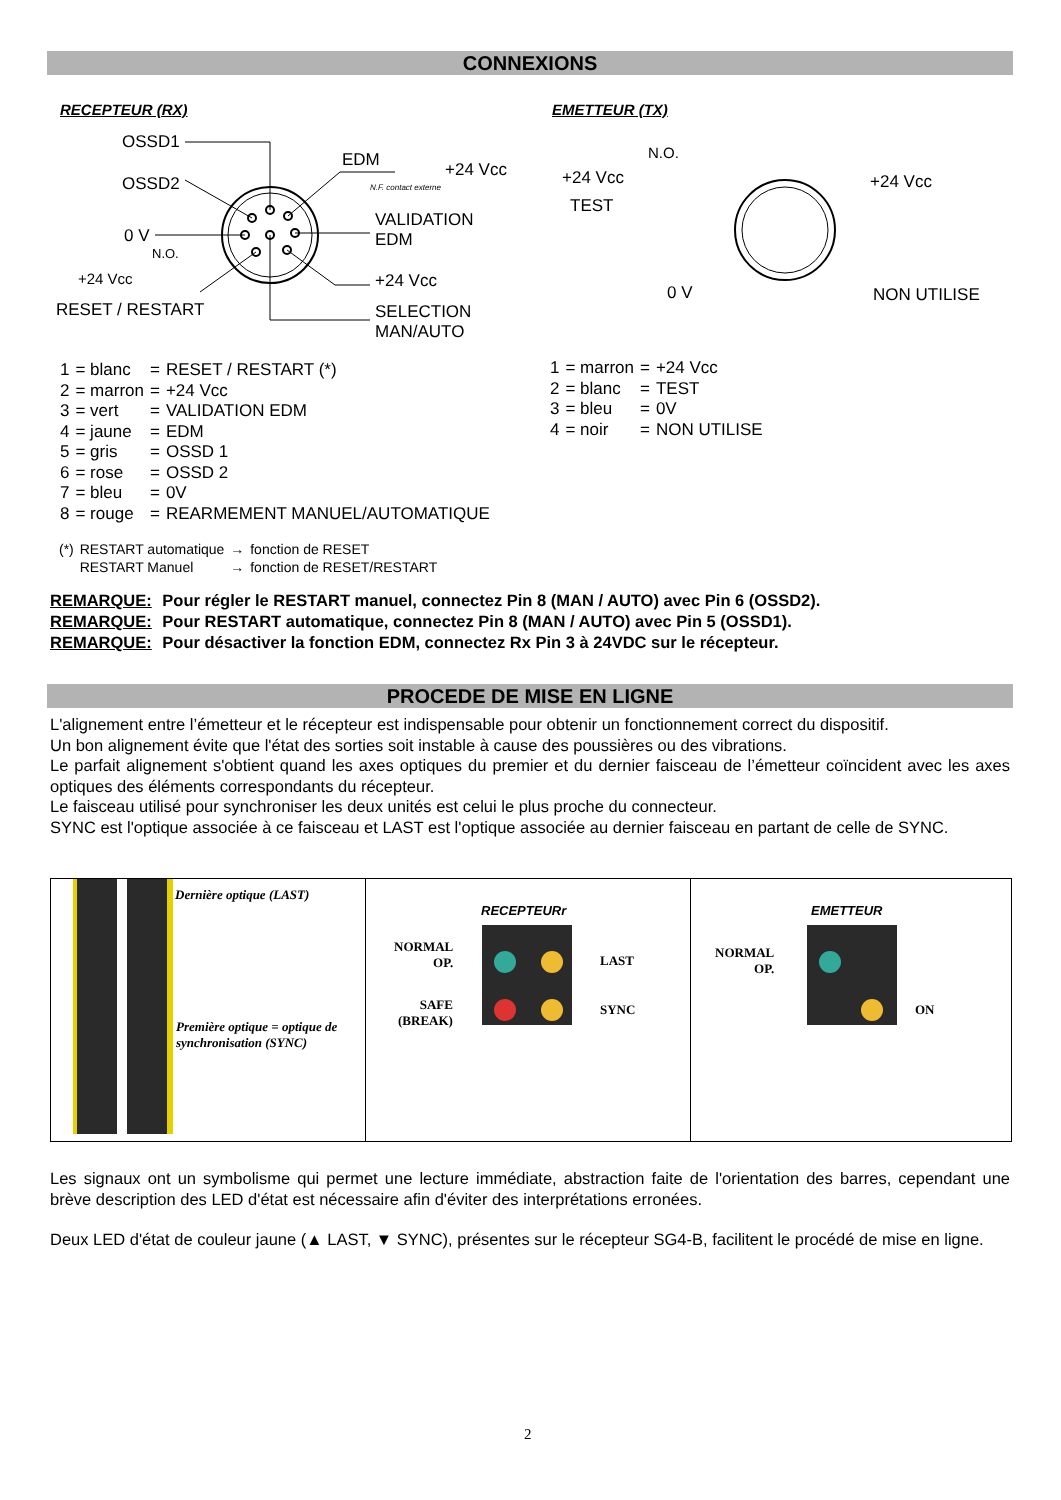CONNEXIONS
RECEPTEUR (RX) EMETTEUR (TX)
OSSD1
OSSD2
0 V
N.O.
+24 Vcc
RESET / RESTART
EDM +24 Vcc
N.F. contact externe
VALIDATION
EDM
+24 Vcc
SELECTION
MAN/AUTO
N.O.
+24 Vcc
TEST
+24 Vcc
0 V NON UTILISE
| 1 | = blanc | = | RESET / RESTART (*) |
| 2 | = marron | = | +24 Vcc |
| 3 | = vert | = | VALIDATION EDM |
| 4 | = jaune | = | EDM |
| 5 | = gris | = | OSSD 1 |
| 6 | = rose | = | OSSD 2 |
| 7 | = bleu | = | 0V |
| 8 | = rouge | = | REARMEMENT MANUEL/AUTOMATIQUE |
| 1 | = marron | = | +24 Vcc |
| 2 | = blanc | = | TEST |
| 3 | = bleu | = | 0V |
| 4 | = noir | = | NON UTILISE |
| (*) | RESTART automatique | → | fonction de RESET |
| | RESTART Manuel | → | fonction de RESET/RESTART |
REMARQUE: Pour régler le RESTART manuel, connectez Pin 8 (MAN / AUTO) avec Pin 6 (OSSD2).
REMARQUE: Pour RESTART automatique, connectez Pin 8 (MAN / AUTO) avec Pin 5 (OSSD1).
REMARQUE: Pour désactiver la fonction EDM, connectez Rx Pin 3 à 24VDC sur le récepteur.
PROCEDE DE MISE EN LIGNE
L'alignement entre l’émetteur et le récepteur est indispensable pour obtenir un fonctionnement correct du dispositif.
Un bon alignement évite que l'état des sorties soit instable à cause des poussières ou des vibrations.
Le parfait alignement s'obtient quand les axes optiques du premier et du dernier faisceau de l’émetteur coïncident avec les axes optiques des éléments correspondants du récepteur.
Le faisceau utilisé pour synchroniser les deux unités est celui le plus proche du connecteur.
SYNC est l'optique associée à ce faisceau et LAST est l'optique associée au dernier faisceau en partant de celle de SYNC.
| Dernière optique (LAST) Première optique = optique de synchronisation (SYNC) | RECEPTEURr NORMAL OP. LAST SAFE (BREAK) SYNC | EMETTEUR NORMAL OP. ON |
Les signaux ont un symbolisme qui permet une lecture immédiate, abstraction faite de l'orientation des barres, cependant une brève description des LED d'état est nécessaire afin d'éviter des interprétations erronées.
Deux LED d'état de couleur jaune (▲ LAST, ▼ SYNC), présentes sur le récepteur SG4-B, facilitent le procédé de mise en ligne.
2